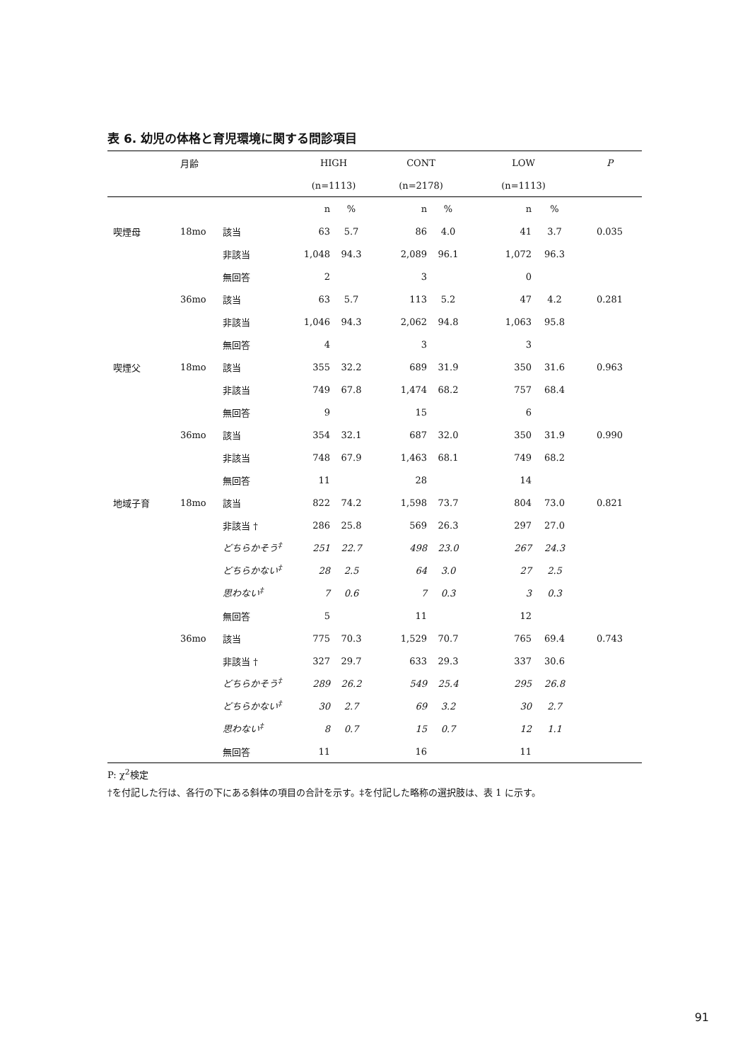表 6. 幼児の体格と育児環境に関する問診項目
| | 月齢 | | HIGH | | CONT | | LOW | | P |
| --- | --- | --- | --- | --- | --- | --- | --- | --- | --- |
| | | | (n=1113) | | (n=2178) | | (n=1113) | | |
| | | | n | % | n | % | n | % | |
| 喫煙母 | 18mo | 該当 | 63 | 5.7 | 86 | 4.0 | 41 | 3.7 | 0.035 |
| | | 非該当 | 1,048 | 94.3 | 2,089 | 96.1 | 1,072 | 96.3 | |
| | | 無回答 | 2 | | 3 | | 0 | | |
| | 36mo | 該当 | 63 | 5.7 | 113 | 5.2 | 47 | 4.2 | 0.281 |
| | | 非該当 | 1,046 | 94.3 | 2,062 | 94.8 | 1,063 | 95.8 | |
| | | 無回答 | 4 | | 3 | | 3 | | |
| 喫煙父 | 18mo | 該当 | 355 | 32.2 | 689 | 31.9 | 350 | 31.6 | 0.963 |
| | | 非該当 | 749 | 67.8 | 1,474 | 68.2 | 757 | 68.4 | |
| | | 無回答 | 9 | | 15 | | 6 | | |
| | 36mo | 該当 | 354 | 32.1 | 687 | 32.0 | 350 | 31.9 | 0.990 |
| | | 非該当 | 748 | 67.9 | 1,463 | 68.1 | 749 | 68.2 | |
| | | 無回答 | 11 | | 28 | | 14 | | |
| 地域子育 | 18mo | 該当 | 822 | 74.2 | 1,598 | 73.7 | 804 | 73.0 | 0.821 |
| | | 非該当 † | 286 | 25.8 | 569 | 26.3 | 297 | 27.0 | |
| | | どちらかそう<sup>‡</sup> | 251 | 22.7 | 498 | 23.0 | 267 | 24.3 | |
| | | どちらかない<sup>‡</sup> | 28 | 2.5 | 64 | 3.0 | 27 | 2.5 | |
| | | 思わない<sup>‡</sup> | 7 | 0.6 | 7 | 0.3 | 3 | 0.3 | |
| | | 無回答 | 5 | | 11 | | 12 | | |
| | 36mo | 該当 | 775 | 70.3 | 1,529 | 70.7 | 765 | 69.4 | 0.743 |
| | | 非該当 † | 327 | 29.7 | 633 | 29.3 | 337 | 30.6 | |
| | | どちらかそう<sup>‡</sup> | 289 | 26.2 | 549 | 25.4 | 295 | 26.8 | |
| | | どちらかない<sup>‡</sup> | 30 | 2.7 | 69 | 3.2 | 30 | 2.7 | |
| | | 思わない<sup>‡</sup> | 8 | 0.7 | 15 | 0.7 | 12 | 1.1 | |
| | | 無回答 | 11 | | 16 | | 11 | | |
P: χ<sup>2</sup>検定
†を付記した行は、各行の下にある斜体の項目の合計を示す。‡を付記した略称の選択肢は、表 1 に示す。
91